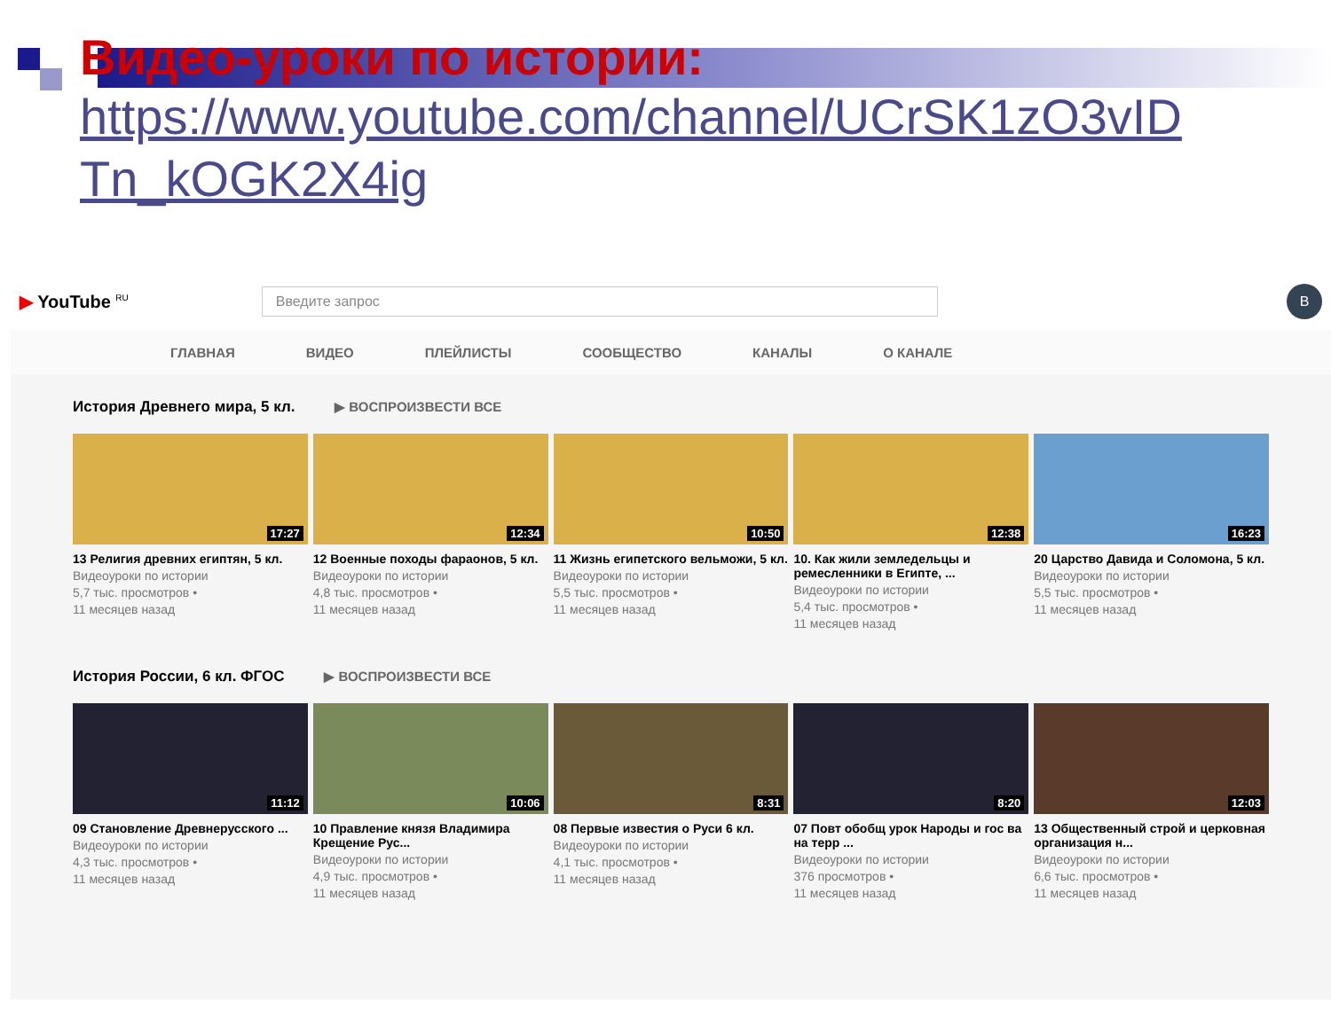Видео-уроки по истории:
https://www.youtube.com/channel/UCrSK1zO3vID
Tn_kOGK2X4ig
▶ YouTube <sup>RU</sup>
Введите запрос
В
ГЛАВНАЯ ВИДЕО ПЛЕЙЛИСТЫ СООБЩЕСТВО КАНАЛЫ О КАНАЛЕ
История Древнего мира, 5 кл. ▶ ВОСПРОИЗВЕСТИ ВСЕ
17:27
13 Религия древних египтян, 5 кл.
Видеоуроки по истории
5,7 тыс. просмотров •
11 месяцев назад
12:34
12 Военные походы фараонов, 5 кл.
Видеоуроки по истории
4,8 тыс. просмотров •
11 месяцев назад
10:50
11 Жизнь египетского вельможи, 5 кл.
Видеоуроки по истории
5,5 тыс. просмотров •
11 месяцев назад
12:38
10. Как жили земледельцы и ремесленники в Египте, ...
Видеоуроки по истории
5,4 тыс. просмотров •
11 месяцев назад
16:23
20 Царство Давида и Соломона, 5 кл.
Видеоуроки по истории
5,5 тыс. просмотров •
11 месяцев назад
История России, 6 кл. ФГОС ▶ ВОСПРОИЗВЕСТИ ВСЕ
11:12
09 Становление Древнерусского ...
Видеоуроки по истории
4,3 тыс. просмотров •
11 месяцев назад
10:06
10 Правление князя Владимира Крещение Рус...
Видеоуроки по истории
4,9 тыс. просмотров •
11 месяцев назад
8:31
08 Первые известия о Руси 6 кл.
Видеоуроки по истории
4,1 тыс. просмотров •
11 месяцев назад
8:20
07 Повт обобщ урок Народы и гос ва на терр ...
Видеоуроки по истории
376 просмотров •
11 месяцев назад
12:03
13 Общественный строй и церковная организация н...
Видеоуроки по истории
6,6 тыс. просмотров •
11 месяцев назад